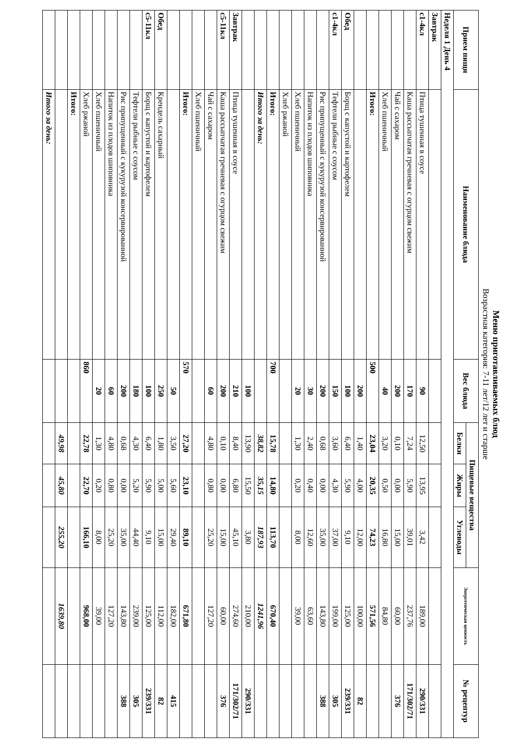Меню приготавливаемых блюд
Возрастная категория: 7-11 лет/12 лет и старше
| Прием пищи | Наименование блюда | Вес блюда | Пищевые вещества | | | Энергетическая ценность | № рецептур |
| --- | --- | --- | --- | --- | --- | --- | --- |
| | | | Белки | Жиры | Углеводы | | |
| Неделя 1 День 4 | | | | | | | |
| Завтрак | | | | | | | |
| с1-4кл | Птица тушенная в соусе | 90 | 12,50 | 13,95 | 3,42 | 189,00 | 290/331 |
| | Каша рассыпчатая гречневая с огурцом свежим | 170 | 7,24 | 5,90 | 39,01 | 237,76 | 171/302/71 |
| | Чай с сахаром | 200 | 0,10 | 0,00 | 15,00 | 60,00 | 376 |
| | Хлеб пшеничный | 40 | 3,20 | 0,50 | 16,80 | 84,80 | |
| | Итого: | 500 | 23,04 | 20,35 | 74,23 | 571,56 | |
| | | 200 | 1,40 | 4,00 | 12,00 | 100,00 | 82 |
| Обед | Борщ с капустой и картофелем | 100 | 6,40 | 5,90 | 9,10 | 125,00 | 239/331 |
| с1-4кл | Тефтели рыбные с соусом | 150 | 3,60 | 4,30 | 37,00 | 199,00 | 305 |
| | Рис припущенный с кукурузой консервированной | 200 | 0,68 | 0,00 | 35,00 | 143,80 | 388 |
| | Напиток из плодов шиповника | 30 | 2,40 | 0,40 | 12,60 | 63,60 | |
| | Хлеб пшеничный | 20 | 1,30 | 0,20 | 8,00 | 39,00 | |
| | Хлеб ржаной | | | | | | |
| | Итого: | 700 | 15,78 | 14,80 | 113,70 | 670,40 | |
| | Итого за день: | | 38,82 | 35,15 | 187,93 | 1241,96 | |
| | | 100 | 13,90 | 15,50 | 3,80 | 210,00 | 290/331 |
| Завтрак | Птица тушенная в соусе | 210 | 8,40 | 6,80 | 45,10 | 274,60 | 171/302/71 |
| с5-11кл | Каша рассыпчатая гречневая с огурцом свежим | 200 | 0,10 | 0,00 | 15,00 | 60,00 | 376 |
| | Чай с сахаром | 60 | 4,80 | 0,80 | 25,20 | 127,20 | |
| | Хлеб пшеничный | | | | | | |
| | Итого: | 570 | 27,20 | 23,10 | 89,10 | 671,80 | |
| | | 50 | 3,50 | 5,60 | 29,40 | 182,00 | 415 |
| Обед | Крендель сахарный | 250 | 1,80 | 5,00 | 15,00 | 112,00 | 82 |
| с5-11кл | Борщ с капустой и картофелем | 100 | 6,40 | 5,90 | 9,10 | 125,00 | 239/331 |
| | Тефтели рыбные с соусом | 180 | 4,30 | 5,20 | 44,40 | 239,00 | 305 |
| | Рис припущенный с кукурузой консервированной | 200 | 0,68 | 0,00 | 35,00 | 143,80 | 388 |
| | Напиток из плодов шиповника | 60 | 4,80 | 0,80 | 25,20 | 127,20 | |
| | Хлеб пшеничный | 20 | 1,30 | 0,20 | 8,00 | 39,00 | |
| | Хлеб ржаной | 860 | 22,78 | 22,70 | 166,10 | 968,00 | |
| | Итого: | | | | | | |
| | | | 49,98 | 45,80 | 255,20 | 1639,80 | |
| | Итого за день: | | | | | | |